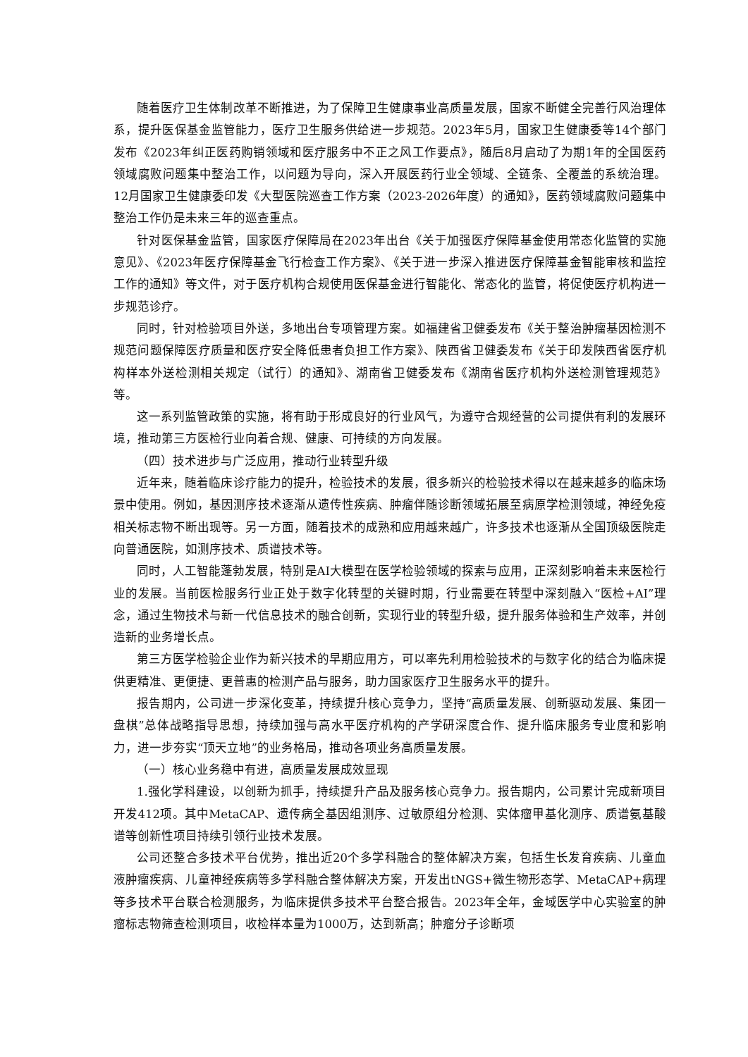随着医疗卫生体制改革不断推进，为了保障卫生健康事业高质量发展，国家不断健全完善行风治理体系，提升医保基金监管能力，医疗卫生服务供给进一步规范。2023年5月，国家卫生健康委等14个部门发布《2023年纠正医药购销领域和医疗服务中不正之风工作要点》，随后8月启动了为期1年的全国医药领域腐败问题集中整治工作，以问题为导向，深入开展医药行业全领域、全链条、全覆盖的系统治理。12月国家卫生健康委印发《大型医院巡查工作方案（2023-2026年度）的通知》，医药领域腐败问题集中整治工作仍是未来三年的巡查重点。
针对医保基金监管，国家医疗保障局在2023年出台《关于加强医疗保障基金使用常态化监管的实施意见》、《2023年医疗保障基金飞行检查工作方案》、《关于进一步深入推进医疗保障基金智能审核和监控工作的通知》等文件，对于医疗机构合规使用医保基金进行智能化、常态化的监管，将促使医疗机构进一步规范诊疗。
同时，针对检验项目外送，多地出台专项管理方案。如福建省卫健委发布《关于整治肿瘤基因检测不规范问题保障医疗质量和医疗安全降低患者负担工作方案》、陕西省卫健委发布《关于印发陕西省医疗机构样本外送检测相关规定（试行）的通知》、湖南省卫健委发布《湖南省医疗机构外送检测管理规范》等。
这一系列监管政策的实施，将有助于形成良好的行业风气，为遵守合规经营的公司提供有利的发展环境，推动第三方医检行业向着合规、健康、可持续的方向发展。
（四）技术进步与广泛应用，推动行业转型升级
近年来，随着临床诊疗能力的提升，检验技术的发展，很多新兴的检验技术得以在越来越多的临床场景中使用。例如，基因测序技术逐渐从遗传性疾病、肿瘤伴随诊断领域拓展至病原学检测领域，神经免疫相关标志物不断出现等。另一方面，随着技术的成熟和应用越来越广，许多技术也逐渐从全国顶级医院走向普通医院，如测序技术、质谱技术等。
同时，人工智能蓬勃发展，特别是AI大模型在医学检验领域的探索与应用，正深刻影响着未来医检行业的发展。当前医检服务行业正处于数字化转型的关键时期，行业需要在转型中深刻融入“医检+AI”理念，通过生物技术与新一代信息技术的融合创新，实现行业的转型升级，提升服务体验和生产效率，并创造新的业务增长点。
第三方医学检验企业作为新兴技术的早期应用方，可以率先利用检验技术的与数字化的结合为临床提供更精准、更便捷、更普惠的检测产品与服务，助力国家医疗卫生服务水平的提升。
报告期内，公司进一步深化变革，持续提升核心竞争力，坚持“高质量发展、创新驱动发展、集团一盘棋”总体战略指导思想，持续加强与高水平医疗机构的产学研深度合作、提升临床服务专业度和影响力，进一步夯实“顶天立地”的业务格局，推动各项业务高质量发展。
（一）核心业务稳中有进，高质量发展成效显现
1.强化学科建设，以创新为抓手，持续提升产品及服务核心竞争力。报告期内，公司累计完成新项目开发412项。其中MetaCAP、遗传病全基因组测序、过敏原组分检测、实体瘤甲基化测序、质谱氨基酸谱等创新性项目持续引领行业技术发展。
公司还整合多技术平台优势，推出近20个多学科融合的整体解决方案，包括生长发育疾病、儿童血液肿瘤疾病、儿童神经疾病等多学科融合整体解决方案，开发出tNGS+微生物形态学、MetaCAP+病理等多技术平台联合检测服务，为临床提供多技术平台整合报告。2023年全年，金域医学中心实验室的肿瘤标志物筛查检测项目，收检样本量为1000万，达到新高；肿瘤分子诊断项